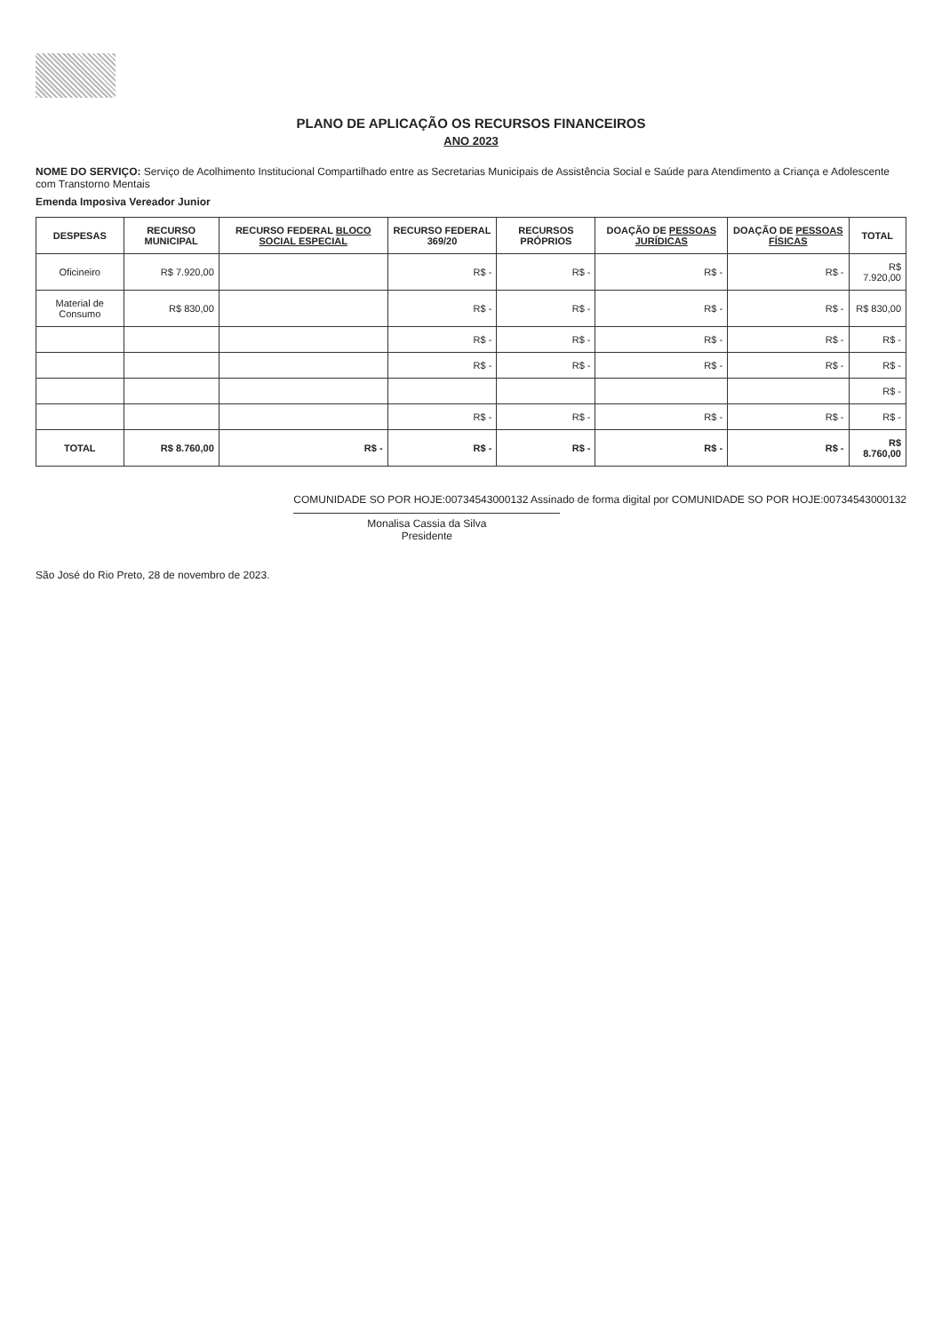PLANO DE APLICAÇÃO OS RECURSOS FINANCEIROS
ANO 2023
NOME DO SERVIÇO: Serviço de Acolhimento Institucional Compartilhado entre as Secretarias Municipais de Assistência Social e Saúde para Atendimento a Criança e Adolescente com Transtorno Mentais
Emenda Imposiva Vereador Junior
| DESPESAS | RECURSO MUNICIPAL | RECURSO FEDERAL BLOCO SOCIAL ESPECIAL | RECURSO FEDERAL 369/20 | RECURSOS PRÓPRIOS | DOAÇÃO DE PESSOAS JURÍDICAS | DOAÇÃO DE PESSOAS FÍSICAS | TOTAL |
| --- | --- | --- | --- | --- | --- | --- | --- |
| Oficineiro | R$ 7.920,00 | | R$ - | R$ - | R$ - | R$ - | R$ 7.920,00 |
| Material de Consumo | R$ 830,00 | | R$ - | R$ - | R$ - | R$ - | R$ 830,00 |
| | | | R$ - | R$ - | R$ - | R$ - | R$ - |
| | | | R$ - | R$ - | R$ - | R$ - | R$ - |
| | | | | | | | R$ - |
| | | | R$ - | R$ - | R$ - | R$ - | R$ - |
| TOTAL | R$ 8.760,00 | R$ - | R$ - | R$ - | R$ - | R$ - | R$ 8.760,00 |
COMUNIDADE SO POR HOJE:00734543000132 Assinado de forma digital por COMUNIDADE SO POR HOJE:00734543000132
Monalisa Cassia da Silva
Presidente
São José do Rio Preto, 28 de novembro de 2023.